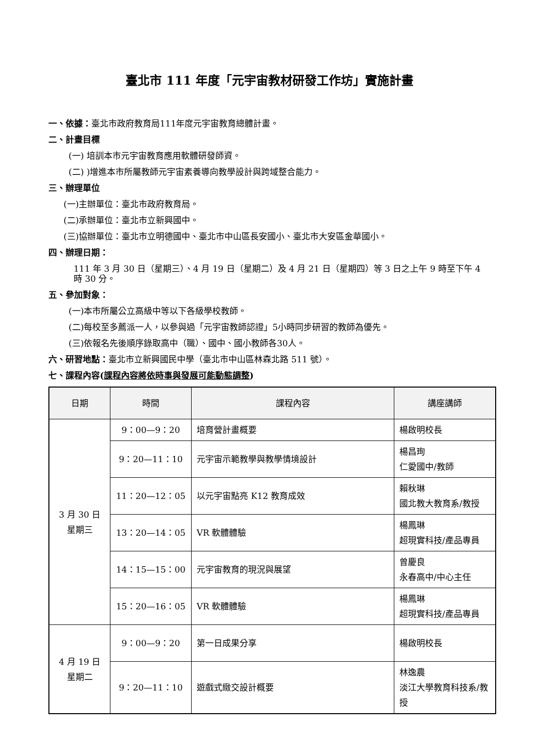臺北市 111 年度「元宇宙教材研發工作坊」實施計畫
一、依據：臺北市政府教育局111年度元宇宙教育總體計畫。
二、計畫目標
(一) 培訓本市元宇宙教育應用軟體研發師資。
(二) )增進本市所屬教師元宇宙素養導向教學設計與跨域整合能力。
三、辦理單位
(一)主辦單位：臺北市政府教育局。
(二)承辦單位：臺北市立新興國中。
(三)協辦單位：臺北市立明德國中、臺北市中山區長安國小、臺北市大安區金華國小。
四、辦理日期：
111 年 3 月 30 日（星期三）、4 月 19 日（星期二）及 4 月 21 日（星期四）等 3 日之上午 9 時至下午 4 時 30 分。
五、參加對象：
(一)本市所屬公立高級中等以下各級學校教師。
(二)每校至多薦派一人，以參與過「元宇宙教師認證」5小時同步研習的教師為優先。
(三)依報名先後順序錄取高中（職）、國中、國小教師各30人。
六、研習地點：臺北市立新興國民中學（臺北市中山區林森北路 511 號）。
七、課程內容(課程內容將依時事與發展可能動態調整)
| 日期 | 時間 | 課程內容 | 講座講師 |
| --- | --- | --- | --- |
| 3 月 30 日 星期三 | 9：00—9：20 | 培育營計畫概要 | 楊啟明校長 |
| | 9：20—11：10 | 元宇宙示範教學與教學情境設計 | 楊昌珣 仁愛國中/教師 |
| | 11：20—12：05 | 以元宇宙點亮 K12 教育成效 | 賴秋琳 國北教大教育系/教授 |
| | 13：20—14：05 | VR 軟體體驗 | 楊鳳琳 超現實科技/產品專員 |
| | 14：15—15：00 | 元宇宙教育的現況與展望 | 曾慶良 永春高中/中心主任 |
| | 15：20—16：05 | VR 軟體體驗 | 楊鳳琳 超現實科技/產品專員 |
| 4 月 19 日 星期二 | 9：00—9：20 | 第一日成果分享 | 楊啟明校長 |
| | 9：20—11：10 | 遊戲式緻交設計概要 | 林逸農 淡江大學教育科技系/教授 |